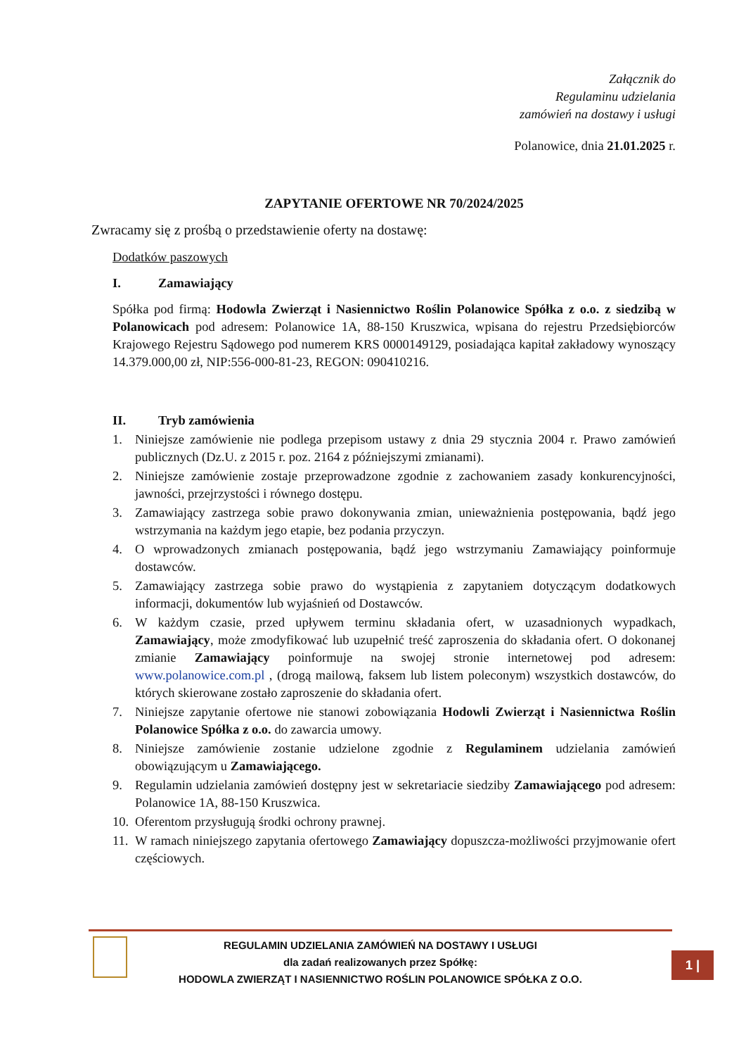Załącznik do
Regulaminu udzielania
zamówień na dostawy i usługi
Polanowice, dnia 21.01.2025 r.
ZAPYTANIE OFERTOWE NR 70/2024/2025
Zwracamy się z prośbą o przedstawienie oferty na dostawę:
Dodatków paszowych
I. Zamawiający
Spółka pod firmą: Hodowla Zwierząt i Nasiennictwo Roślin Polanowice Spółka z o.o. z siedzibą w Polanowicach pod adresem: Polanowice 1A, 88-150 Kruszwica, wpisana do rejestru Przedsiębiorców Krajowego Rejestru Sądowego pod numerem KRS 0000149129, posiadająca kapitał zakładowy wynoszący 14.379.000,00 zł, NIP:556-000-81-23, REGON: 090410216.
II. Tryb zamówienia
1. Niniejsze zamówienie nie podlega przepisom ustawy z dnia 29 stycznia 2004 r. Prawo zamówień publicznych (Dz.U. z 2015 r. poz. 2164 z późniejszymi zmianami).
2. Niniejsze zamówienie zostaje przeprowadzone zgodnie z zachowaniem zasady konkurencyjności, jawności, przejrzystości i równego dostępu.
3. Zamawiający zastrzega sobie prawo dokonywania zmian, unieważnienia postępowania, bądź jego wstrzymania na każdym jego etapie, bez podania przyczyn.
4. O wprowadzonych zmianach postępowania, bądź jego wstrzymaniu Zamawiający poinformuje dostawców.
5. Zamawiający zastrzega sobie prawo do wystąpienia z zapytaniem dotyczącym dodatkowych informacji, dokumentów lub wyjaśnień od Dostawców.
6. W każdym czasie, przed upływem terminu składania ofert, w uzasadnionych wypadkach, Zamawiający, może zmodyfikować lub uzupełnić treść zaproszenia do składania ofert. O dokonanej zmianie Zamawiający poinformuje na swojej stronie internetowej pod adresem: www.polanowice.com.pl , (drogą mailową, faksem lub listem poleconym) wszystkich dostawców, do których skierowane zostało zaproszenie do składania ofert.
7. Niniejsze zapytanie ofertowe nie stanowi zobowiązania Hodowli Zwierząt i Nasiennictwa Roślin Polanowice Spółka z o.o. do zawarcia umowy.
8. Niniejsze zamówienie zostanie udzielone zgodnie z Regulaminem udzielania zamówień obowiązującym u Zamawiającego.
9. Regulamin udzielania zamówień dostępny jest w sekretariacie siedziby Zamawiającego pod adresem: Polanowice 1A, 88-150 Kruszwica.
10. Oferentom przysługują środki ochrony prawnej.
11. W ramach niniejszego zapytania ofertowego Zamawiający dopuszcza-możliwości przyjmowanie ofert częściowych.
REGULAMIN UDZIELANIA ZAMÓWIEŃ NA DOSTAWY I USŁUGI
dla zadań realizowanych przez Spółkę:
HODOWLA ZWIERZĄT I NASIENNICTWO ROŚLIN POLANOWICE SPÓŁKA Z O.O.
1 |